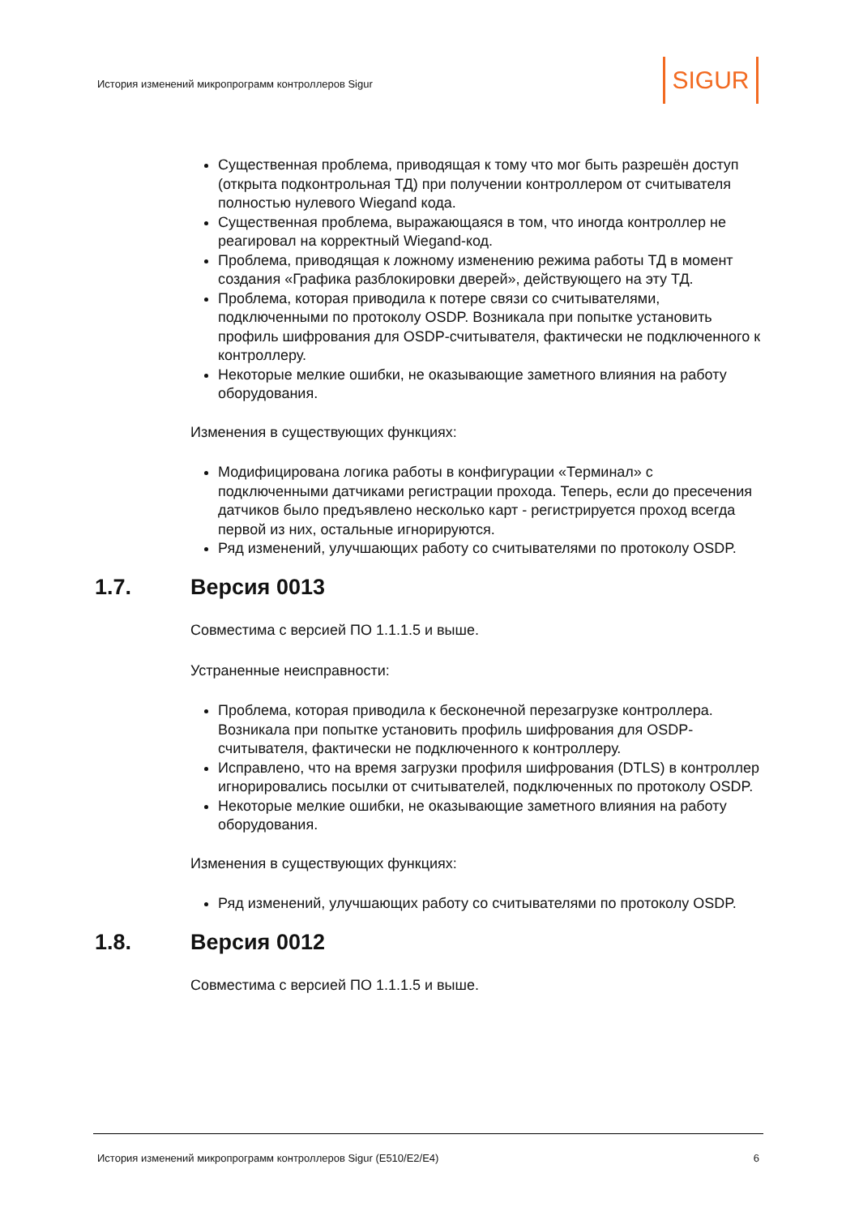История изменений микропрограмм контроллеров Sigur
SIGUR
Существенная проблема, приводящая к тому что мог быть разрешён доступ (открыта подконтрольная ТД) при получении контроллером от считывателя полностью нулевого Wiegand кода.
Существенная проблема, выражающаяся в том, что иногда контроллер не реагировал на корректный Wiegand-код.
Проблема, приводящая к ложному изменению режима работы ТД в момент создания «Графика разблокировки дверей», действующего на эту ТД.
Проблема, которая приводила к потере связи со считывателями, подключенными по протоколу OSDP. Возникала при попытке установить профиль шифрования для OSDP-считывателя, фактически не подключенного к контроллеру.
Некоторые мелкие ошибки, не оказывающие заметного влияния на работу оборудования.
Изменения в существующих функциях:
Модифицирована логика работы в конфигурации «Терминал» с подключенными датчиками регистрации прохода. Теперь, если до пресечения датчиков было предъявлено несколько карт - регистрируется проход всегда первой из них, остальные игнорируются.
Ряд изменений, улучшающих работу со считывателями по протоколу OSDP.
1.7. Версия 0013
Совместима с версией ПО 1.1.1.5 и выше.
Устраненные неисправности:
Проблема, которая приводила к бесконечной перезагрузке контроллера. Возникала при попытке установить профиль шифрования для OSDP-считывателя, фактически не подключенного к контроллеру.
Исправлено, что на время загрузки профиля шифрования (DTLS) в контроллер игнорировались посылки от считывателей, подключенных по протоколу OSDP.
Некоторые мелкие ошибки, не оказывающие заметного влияния на работу оборудования.
Изменения в существующих функциях:
Ряд изменений, улучшающих работу со считывателями по протоколу OSDP.
1.8. Версия 0012
Совместима с версией ПО 1.1.1.5 и выше.
История изменений микропрограмм контроллеров Sigur (E510/E2/E4) 6